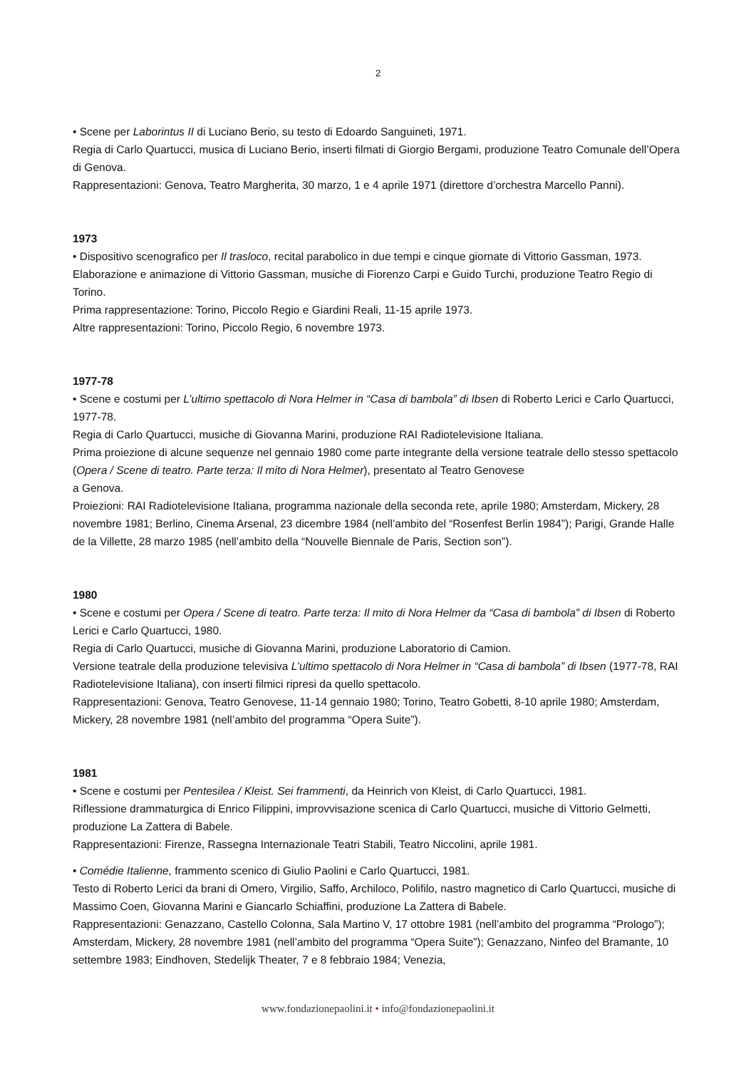2
• Scene per Laborintus II di Luciano Berio, su testo di Edoardo Sanguineti, 1971.
Regia di Carlo Quartucci, musica di Luciano Berio, inserti filmati di Giorgio Bergami, produzione Teatro Comunale dell’Opera di Genova.
Rappresentazioni: Genova, Teatro Margherita, 30 marzo, 1 e 4 aprile 1971 (direttore d’orchestra Marcello Panni).
1973
• Dispositivo scenografico per Il trasloco, recital parabolico in due tempi e cinque giornate di Vittorio Gassman, 1973.
Elaborazione e animazione di Vittorio Gassman, musiche di Fiorenzo Carpi e Guido Turchi, produzione Teatro Regio di Torino.
Prima rappresentazione: Torino, Piccolo Regio e Giardini Reali, 11-15 aprile 1973.
Altre rappresentazioni: Torino, Piccolo Regio, 6 novembre 1973.
1977-78
• Scene e costumi per L’ultimo spettacolo di Nora Helmer in “Casa di bambola” di Ibsen di Roberto Lerici e Carlo Quartucci, 1977-78.
Regia di Carlo Quartucci, musiche di Giovanna Marini, produzione RAI Radiotelevisione Italiana.
Prima proiezione di alcune sequenze nel gennaio 1980 come parte integrante della versione teatrale dello stesso spettacolo (Opera / Scene di teatro. Parte terza: Il mito di Nora Helmer), presentato al Teatro Genovese
a Genova.
Proiezioni: RAI Radiotelevisione Italiana, programma nazionale della seconda rete, aprile 1980; Amsterdam, Mickery, 28 novembre 1981; Berlino, Cinema Arsenal, 23 dicembre 1984 (nell’ambito del “Rosenfest Berlin 1984”); Parigi, Grande Halle de la Villette, 28 marzo 1985 (nell’ambito della “Nouvelle Biennale de Paris, Section son”).
1980
• Scene e costumi per Opera / Scene di teatro. Parte terza: Il mito di Nora Helmer da “Casa di bambola” di Ibsen di Roberto Lerici e Carlo Quartucci, 1980.
Regia di Carlo Quartucci, musiche di Giovanna Marini, produzione Laboratorio di Camion.
Versione teatrale della produzione televisiva L’ultimo spettacolo di Nora Helmer in “Casa di bambola” di Ibsen (1977-78, RAI Radiotelevisione Italiana), con inserti filmici ripresi da quello spettacolo.
Rappresentazioni: Genova, Teatro Genovese, 11-14 gennaio 1980; Torino, Teatro Gobetti, 8-10 aprile 1980; Amsterdam, Mickery, 28 novembre 1981 (nell’ambito del programma “Opera Suite”).
1981
• Scene e costumi per Pentesilea / Kleist. Sei frammenti, da Heinrich von Kleist, di Carlo Quartucci, 1981.
Riflessione drammaturgica di Enrico Filippini, improvvisazione scenica di Carlo Quartucci, musiche di Vittorio Gelmetti, produzione La Zattera di Babele.
Rappresentazioni: Firenze, Rassegna Internazionale Teatri Stabili, Teatro Niccolini, aprile 1981.
• Comédie Italienne, frammento scenico di Giulio Paolini e Carlo Quartucci, 1981.
Testo di Roberto Lerici da brani di Omero, Virgilio, Saffo, Archiloco, Polifilo, nastro magnetico di Carlo Quartucci, musiche di Massimo Coen, Giovanna Marini e Giancarlo Schiaffini, produzione La Zattera di Babele.
Rappresentazioni: Genazzano, Castello Colonna, Sala Martino V, 17 ottobre 1981 (nell’ambito del programma “Prologo”); Amsterdam, Mickery, 28 novembre 1981 (nell’ambito del programma “Opera Suite”); Genazzano, Ninfeo del Bramante, 10 settembre 1983; Eindhoven, Stedelijk Theater, 7 e 8 febbraio 1984; Venezia,
www.fondazionepaolini.it • info@fondazionepaolini.it